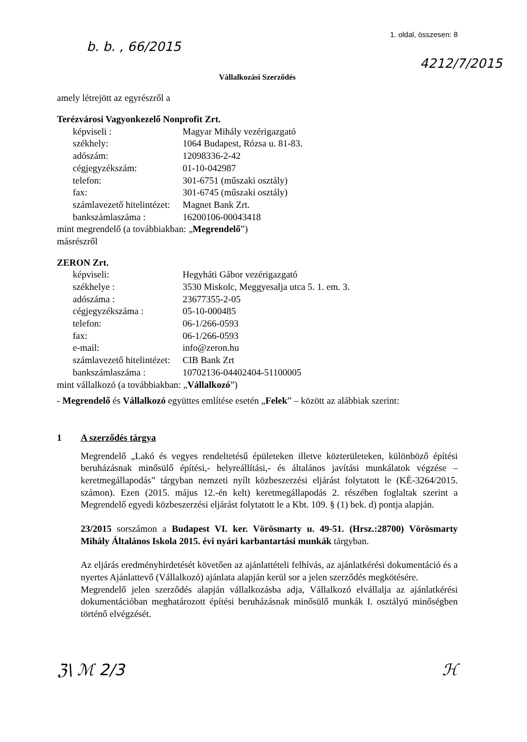b. b. , 66/2015
1. oldal, összesen: 8
4212/7/2015
Vállalkozási Szerződés
amely létrejött az egyrészről a
Terézvárosi Vagyonkezelő Nonprofit Zrt.
képviseli : Magyar Mihály vezérigazgató
székhely: 1064 Budapest, Rózsa u. 81-83.
adószám: 12098336-2-42
cégjegyzékszám: 01-10-042987
telefon: 301-6751 (műszaki osztály)
fax: 301-6745 (műszaki osztály)
számlavezető hitelintézet: Magnet Bank Zrt.
bankszámlaszáma : 16200106-00043418
mint megrendelő (a továbbiakban: „Megrendelő”)
másrészről
ZERON Zrt.
képviseli: Hegyháti Gábor vezérigazgató
székhelye : 3530 Miskolc, Meggyesalja utca 5. 1. em. 3.
adószáma : 23677355-2-05
cégjegyzékszáma : 05-10-000485
telefon: 06-1/266-0593
fax: 06-1/266-0593
e-mail: info@zeron.hu
számlavezető hitelintézet: CIB Bank Zrt
bankszámlaszáma : 10702136-04402404-51100005
mint vállalkozó (a továbbiakban: „Vállalkozó”)
- Megrendelő és Vállalkozó együttes említése esetén „Felek” – között az alábbiak szerint:
1 A szerződés tárgya
Megrendelő „Lakó és vegyes rendeltetésű épületeken illetve közterületeken, különböző építési beruházásnak minősülő építési,- helyreállítási,- és általános javítási munkálatok végzése –keretmegállapodás” tárgyban nemzeti nyílt közbeszerzési eljárást folytatott le (KÉ-3264/2015. számon). Ezen (2015. május 12.-én kelt) keretmegállapodás 2. részében foglaltak szerint a Megrendelő egyedi közbeszerzési eljárást folytatott le a Kbt. 109. § (1) bek. d) pontja alapján.
23/2015 sorszámon a Budapest VI. ker. Vörösmarty u. 49-51. (Hrsz.:28700) Vörösmarty Mihály Általános Iskola 2015. évi nyári karbantartási munkák tárgyban.
Az eljárás eredményhirdetését követően az ajánlattételi felhívás, az ajánlatkérési dokumentáció és a nyertes Ajánlattevő (Vállalkozó) ajánlata alapján kerül sor a jelen szerződés megkötésére.
Megrendelő jelen szerződés alapján vállalkozásba adja, Vállalkozó elvállalja az ajánlatkérési dokumentációban meghatározott építési beruházásnak minősülő munkák I. osztályú minőségben történő elvégzését.
ℨ\ ℳ 2/3 ℋ